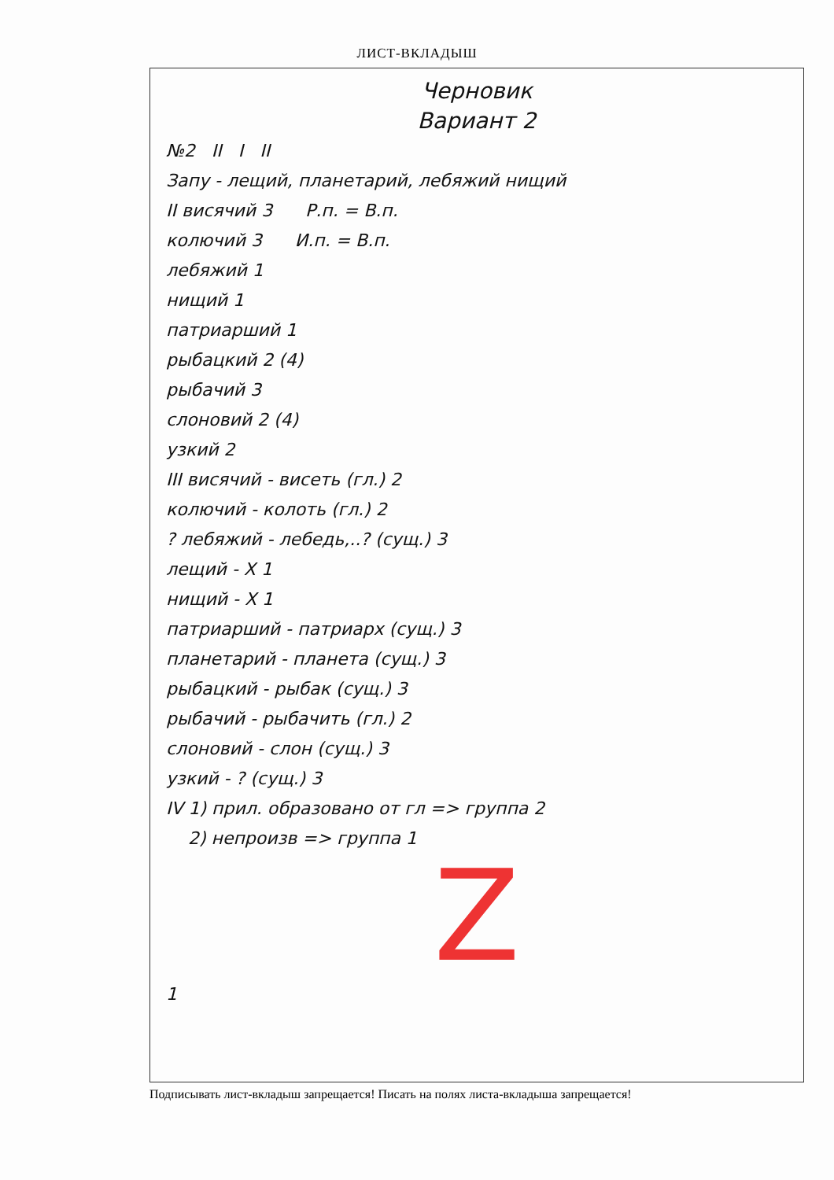ЛИСТ-ВКЛАДЫШ
Черновик
Вариант 2
№2 II I II
Запу - лещий, планетарий, лебяжий нищий
II висячий 3 Р.п. = В.п.
колючий 3 И.п. = В.п.
лебяжий 1
нищий 1
патриарший 1
рыбацкий 2 (4)
рыбачий 3
слоновий 2 (4)
узкий 2
III висячий - висеть (гл.) 2
колючий - колоть (гл.) 2
? лебяжий - лебедь,..? (сущ.) 3
лещий - X 1
нищий - X 1
патриарший - патриарх (сущ.) 3
планетарий - планета (сущ.) 3
рыбацкий - рыбак (сущ.) 3
рыбачий - рыбачить (гл.) 2
слоновий - слон (сущ.) 3
узкий - ? (сущ.) 3
IV 1) прил. образовано от гл => группа 2
2) непроизв => группа 1
Z
1
Подписывать лист-вкладыш запрещается! Писать на полях листа-вкладыша запрещается!